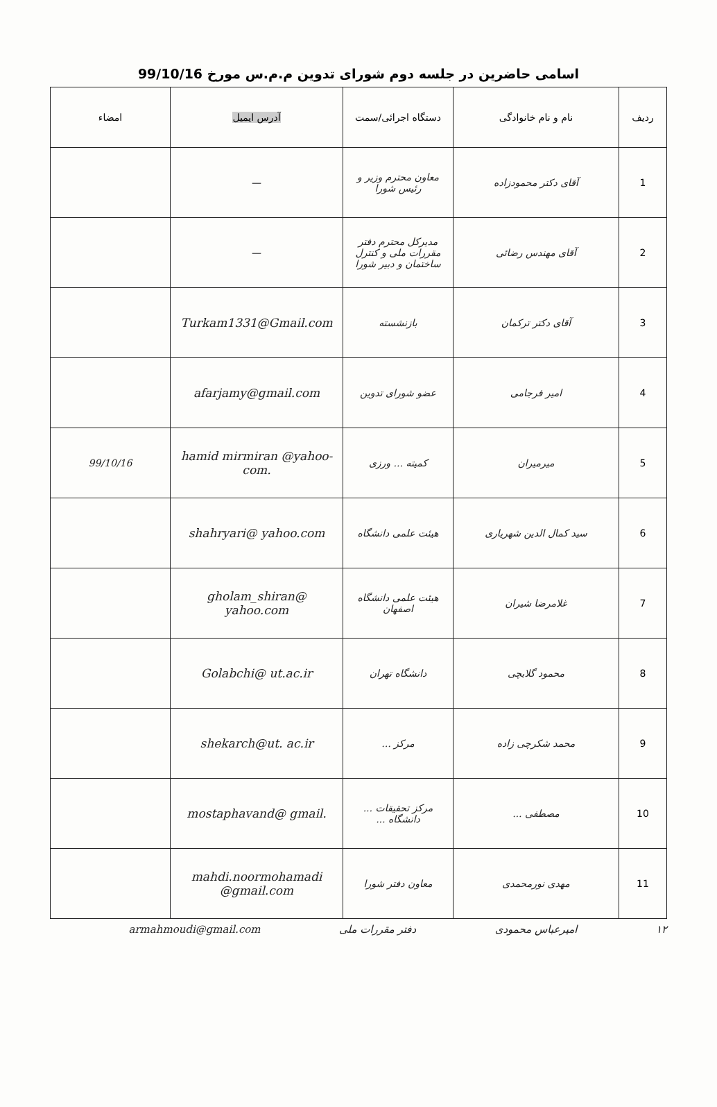اسامی حاضرین در جلسه دوم شورای تدوین م.م.س مورخ 99/10/16
| ردیف | نام و نام خانوادگی | دستگاه اجرائی/سمت | آدرس ایمیل | امضاء |
| --- | --- | --- | --- | --- |
| 1 | آقای دکتر محمودزاده | معاون محترم وزیر و رئیس شورا | — | |
| 2 | آقای مهندس رضائی | مدیرکل محترم دفتر مقررات ملی و کنترل ساختمان و دبیر شورا | — | |
| 3 | آقای دکتر ترکمان | بازنشسته | Turkam1331@Gmail.com | |
| 4 | امیر فرجامی | عضو شورای تدوین | afarjamy@gmail.com | |
| 5 | میرمیران | کمیته ... ورزی | hamid mirmiran @yahoo-com. | 99/10/16 |
| 6 | سید کمال الدین شهریاری | هیئت علمی دانشگاه | shahryari@ yahoo.com | |
| 7 | غلامرضا شیران | هیئت علمی دانشگاه اصفهان | gholam_shiran@ yahoo.com | |
| 8 | محمود گلابچی | دانشگاه تهران | Golabchi@ ut.ac.ir | |
| 9 | محمد شکرچی زاده | مرکز ... | shekarch@ut. ac.ir | |
| 10 | مصطفی ... | مرکز تحقیقات ... دانشگاه ... | mostaphavand@ gmail. | |
| 11 | مهدی نورمحمدی | معاون دفتر شورا | mahdi.noormohamadi @gmail.com | |
۱۲ امیرعباس محمودی دفتر مقررات ملی armahmoudi@gmail.com